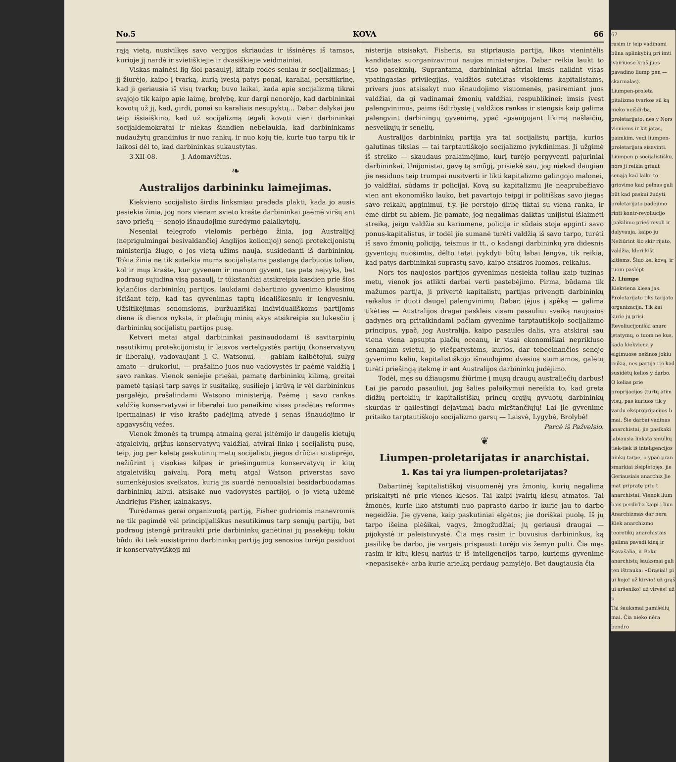No.5 KOVA 66
rąją vietą, nusivilkęs savo vergijos skriaudas ir išsinėręs iš tamsos, kurioje jį nardė ir svietiškiejie ir dvasiškiejie veidmainiai.
Viskas mainėsi lig šiol pasaulyj, kitaip rodės seniau ir socijalizmas; į jį žiurėjo, kaipo į tvarką, kurią įvesią patys ponai, karaliai, persitikrinę, kad ji geriausia iš visų tvarkų; buvo laikai, kada apie socijalizmą tikrai svajojo tik kaipo apie laimę, brolybę, kur dargi nenorėjo, kad darbininkai kovotų už jį, kad, girdi, ponai su karaliais nesupyktų... Dabar dalykai jau teip išsiaiškino, kad už socijalizmą tegali kovoti vieni darbininkai socijaldemokratai ir niekas šiandien nebelaukia, kad darbininkams nudaužytų grandinius ir nuo rankų, ir nuo kojų tie, kurie tuo tarpu tik ir laikosi dėl to, kad darbininkas sukaustytas.
3-XII-08. J. Adomavičius.
❧
Australijos darbininku laimejimas.
Kiekvieno socijalisto širdis linksmiau pradeda plakti, kada jo ausis pasiekia žinia, jog nors vienam svieto krašte darbininkai paėmė viršų ant savo priešų — senojo išnaudojimo surėdymo palaikytojų.
Neseniai telegrofo vielomis perbėgo žinia, jog Australijoj (neprigulmingai besivaldančioj Anglijos kolionijoj) senoji protekcijonistų ministerija žlugo, o jos vietą užims nauja, susidedanti iš darbininkų. Tokia žinia ne tik suteikia mums socijalistams pastangą darbuotis toliau, kol ir mųs krašte, kur gyvenam ir manom gyvent, tas pats neįvyks, bet podraug sujudina visą pasaulį, ir tūkstančiai atsikreipia kasdien prie šios kylančios darbininkų partijos, laukdami dabartinio gyvenimo klausimų išrišant teip, kad tas gyvenimas taptų ideališkesniu ir lengvesniu. Užsitikėjimas senomsioms, buržuaziškai individuališkoms partijoms diena iš dienos nyksta, ir plačiųjų minių akys atsikreipia su lukesčiu į darbininkų socijalistų partijos pusę.
Ketveri metai atgal darbininkai pasinaudodami iš savitarpinių nesutikimų protekcijonistų ir laisvos vertelgystės partijų (konservatyvų ir liberalų), vadovaujant J. C. Watsonui, — gabiam kalbėtojui, sulyg amato — drukoriui, — prašalino juos nuo vadovystės ir paėmė valdžią į savo rankas. Vienok seniejie priešai, pamatę darbininkų kilimą, greitai pametė tąsiąsi tarp savęs ir susitaikę, susiliejo į krūvą ir vėl darbininkus pergalėjo, prašalindami Watsono ministeriją. Paėmę į savo rankas valdžią konservatyvai ir liberalai tuo panaikino visas pradėtas reformas (permainas) ir viso krašto padėjimą atvedė į senas išnaudojimo ir apgavysčių vėžes.
Vienok žmonės tą trumpą atmainą gerai įsitėmijo ir daugelis kietųjų atgaleivių, grįžus konservatyvų valdžiai, atvirai linko į socijalistų pusę, teip, jog per keletą paskutinių metų socijalistų jiegos drūčiai sustiprėjo, nežiūrint į visokias kilpas ir priešingumus konservatyvų ir kitų atgaleiviškų gaivalų. Porą metų atgal Watson priverstas savo sumenkėjusios sveikatos, kurią jis suardė nenuoalsiai besidarbuodamas darbininkų labui, atsisakė nuo vadovystės partijoj, o jo vietą užėmė Andriejus Fisher, kalnakasys.
Turėdamas gerai organizuotą partiją, Fisher gudriomis manevromis ne tik pagimdė vėl principijališkus nesutikimus tarp senųjų partijų, bet podraug įstengė pritraukti prie darbininkų ganėtinai jų pasekėjų; tokiu būdu iki tiek susistiprino darbininkų partiją jog senosios turėjo pasiduot ir konservatyviškoji mi-
nisterija atsisakyt. Fisheris, su stipriausia partija, likos vienintėlis kandidatas suorganizavimui naujos ministerijos. Dabar reikia laukt to viso pasekmių. Suprantama, darbininkai aštriai imsis naikint visas ypatingasias privilegijas, valdžios suteiktas visokiems kapitalistams, privers juos atsisakyt nuo išnaudojimo visuomenės, pasiremiant juos valdžiai, da gi vadinamai žmonių valdžiai, respublikinei; imsis įvest palengvinimus, paims išdirbystę į valdžios rankas ir stengsis kaip galima palengvint darbiningų gyvenimą, ypač apsaugojant likimą našlaičių, nesveikųjų ir senelių.
Australijos darbininkų partija yra tai socijalistų partija, kurios galutinas tikslas — tai tarptautiškojo socijalizmo įvykdinimas. Ji užgimė iš streiko — skaudaus pralaimėjimo, kurį turėjo pergyventi pajuriniai darbininkai. Unijonistai, gavę tą smūgį, prisiekė sau, jog niekad daugiau jie nesiduos teip trumpai nusitverti ir likti kapitalizmo galingojo malonei, jo valdžiai, sūdams ir policijai. Kovą su kapitalizmu jie neaprubežiavo vien ant ekonomiško lauko, bet pavartojo teipgi ir politiškas savo jiegas savo reikalų apginimui, t.y. jie perstojo dirbę tiktai su viena ranka, ir ėmė dirbt su abiem. Jie pamatė, jog negalimas daiktas unijistui išlaimėti streiką, jeigu valdžia su kariumene, policija ir sūdais stoja apginti savo ponus-kapitalistus, ir todėl jie sumanė turėti valdžią iš savo tarpo, turėti iš savo žmonių policiją, teismus ir tt., o kadangi darbininkų yra didesnis gyventojų nuošimtis, dėlto tatai įvykdyti būtų labai lengva, tik reikia, kad patys darbininkai suprastų savo, kaipo atskiros luomos, reikalus.
Nors tos naujosios partijos gyvenimas nesiekia toliau kaip tuzinas metų, vienok jos atlikti darbai verti pastebėjimo. Pirma, būdama tik mažumos partija, ji privertė kapitalistų partijas privengti darbininkų reikalus ir duoti daugel palengvinimų. Dabar, įėjus į spėką — galima tikėties — Australijos dragai paskleis visam pasauliui sveiką naujosios gadynės orą pritaikindami pačiam gyvenime tarptautiškojo socijalizmo principus, ypač, jog Australija, kaipo pasaulės dalis, yra atskirai sau viena viena apsupta plačių oceanų, ir visai ekonomiškai neprikluso senamjam svietui, jo viešpatystėms, kurios, dar tebeeinančios senojo gyvenimo keliu, kapitalistiškojo išnaudojimo dvasios stumiamos, galėtų turėti priešingą įtekmę ir ant Australijos darbininkų judėjimo.
Todėl, męs su džiaugsmu žiūrime į mųsų draugų australiečių darbus! Lai jie parodo pasauliui, jog šalies palaikymui nereikia to, kad greta didžių perteklių ir kapitalistiškų princų orgijų gyvuotų darbininkų skurdas ir gailestingi dejavimai badu mirštančiųjų! Lai jie gyvenime pritaiko tarptautiškojo socijalizmo garsų — Laisvė, Lygybė, Brolybė!
Parcė iš Pažvelsio.
❦
Liumpen-proletarijatas ir anarchistai.
1. Kas tai yra liumpen-proletarijatas?
Dabartinėj kapitalistiškoj visuomenėj yra žmonių, kurių negalima priskaityti nė prie vienos klesos. Tai kaipi įvairių klesų atmatos. Tai žmonės, kurie liko atstumti nuo paprasto darbo ir kurie jau to darbo negeidžia. Jie gyvena, kaip paskutiniai elgėtos; jie doriškai puolę. Iš jų tarpo išeina plėšikai, vagys, žmogžudžiai; jų geriausi draugai — pijokystė ir paleistuvystė. Čia męs rasim ir buvusius darbininkus, ką pasilikę be darbo, jie vargais prispausti turėjo vis žemyn pulti. Čia męs rasim ir kitų klesų narius ir iš inteligencijos tarpo, kuriems gyvenime «nepasisekė» arba kurie arielką perdaug pamylėjo. Bet daugiausia čia
67
rasim ir teip vadinami būna aplinkybių pri imti įvairiuose kraš juos pavadino liump pen — skarmalas).
Liumpen-proleta pitalizmo tvarkos sū ką nieko neišdirba, proletarijato, nes v Nors vieniems ir kit jatas, paimkim, vedi liumpen-proletarijata sisavinti. Liumpen p socijalistišku, nors ji reikia griaut senąją kad laike to griovimo kad pelnas gali būt kad paskui žudyti, proletarijato padėjimo rinti kontr-revoliucijo (pakilimo prieš revoli ir dalyvauja, kaipo ju
Nežiūrint šio skir rijato, valdžia, kleri kišt kitiems. Šiuo kel kovą, ir tuom paslėpt
2. Liumpe
Kiekviena klesa jas. Proletarijato tiks tarijato organizacija. Tik kai kurie jų prisi Revoliucijoniški anarc įstatymų, o tuom ne kus, kada kiekviena y elgimuose nežinos jokiu reikią, nes partija rei kad susidėtų kelios y darbo. O kelias prie proprijacijos (turtų atim visų, pas kuriuos tik y vardu eksproprijacijos b mai. Šie darbai vadinas anarchistai; jie pasikaki labiausia linksta smulkų tiek-tiek iš inteligencijos ninkų tarpe, o ypač pran smarkiai išsiplėtojęs, jie
Geriausiais anarchiz Jie mat pripratę prie t anarchistai. Vienok lium bais perdirba kaipi į liun
Anarchizmas dar nėra Kiek anarchizmo teoretikų anarchistais galima pavadi kiną ir Ravašalia, ir Baku anarchistų šauksmai gali ten ištrauka: «Drąsiai! pi ui kojo! už kirvio! už grąš ui aršeniko! už virvės! už p
Tai šauksmai pamišėlių mai. Čia nieko nėra bendro